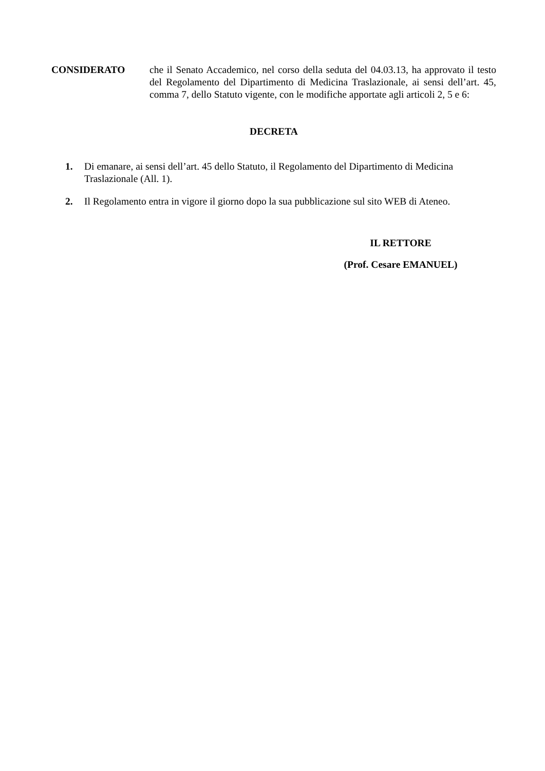CONSIDERATO che il Senato Accademico, nel corso della seduta del 04.03.13, ha approvato il testo del Regolamento del Dipartimento di Medicina Traslazionale, ai sensi dell’art. 45, comma 7, dello Statuto vigente, con le modifiche apportate agli articoli 2, 5 e 6:
DECRETA
1. Di emanare, ai sensi dell’art. 45 dello Statuto, il Regolamento del Dipartimento di Medicina Traslazionale (All. 1).
2. Il Regolamento entra in vigore il giorno dopo la sua pubblicazione sul sito WEB di Ateneo.
IL RETTORE
(Prof. Cesare EMANUEL)